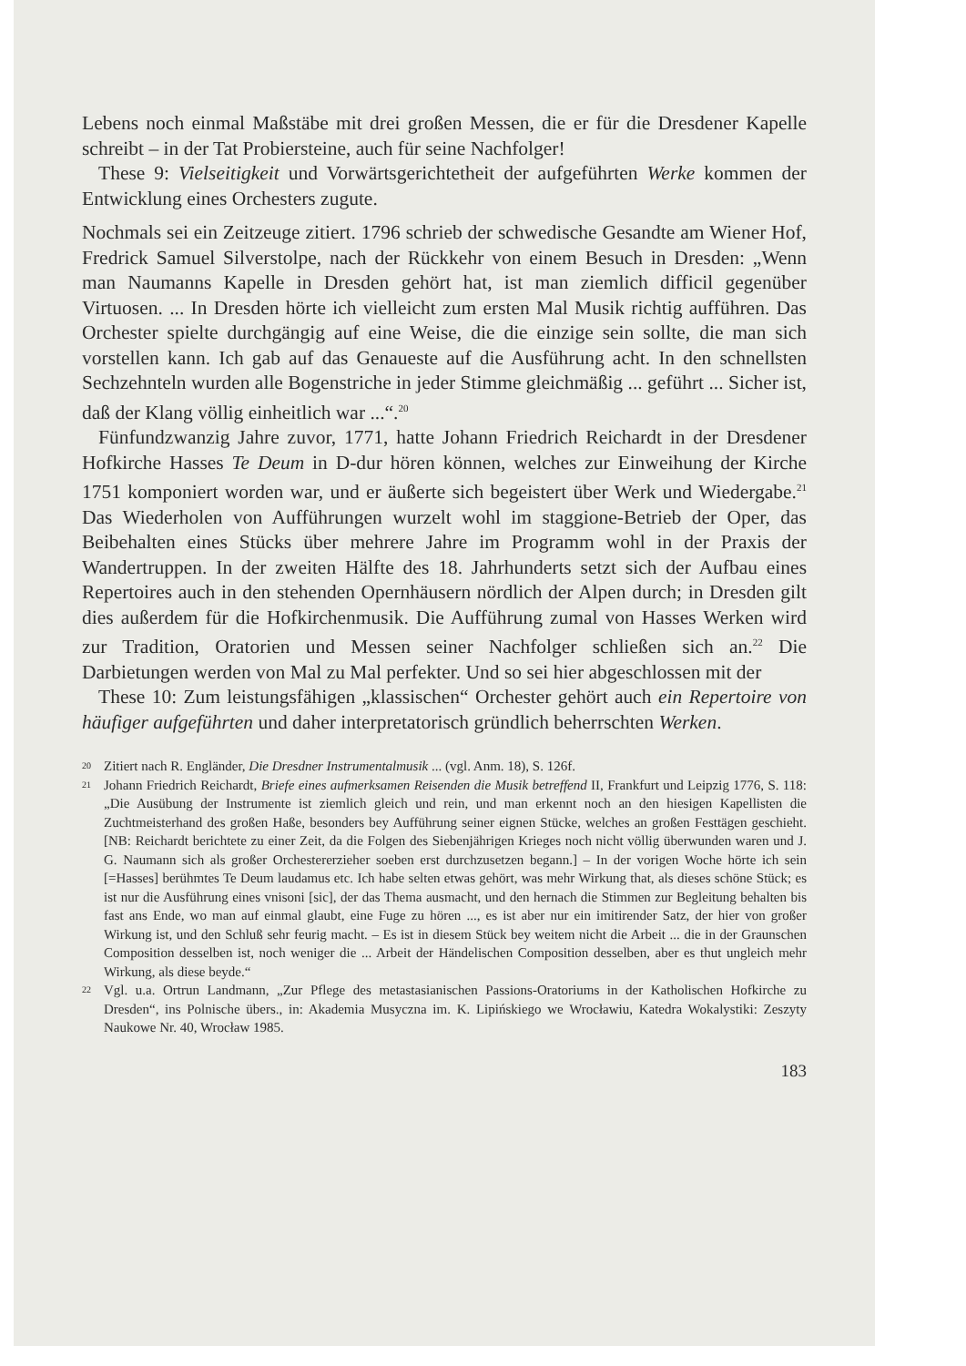Lebens noch einmal Maßstäbe mit drei großen Messen, die er für die Dresdener Kapelle schreibt – in der Tat Probiersteine, auch für seine Nachfolger!
These 9: Vielseitigkeit und Vorwärtsgerichtetheit der aufgeführten Werke kommen der Entwicklung eines Orchesters zugute.
Nochmals sei ein Zeitzeuge zitiert. 1796 schrieb der schwedische Gesandte am Wiener Hof, Fredrick Samuel Silverstolpe, nach der Rückkehr von einem Besuch in Dresden: „Wenn man Naumanns Kapelle in Dresden gehört hat, ist man ziemlich difficil gegenüber Virtuosen. ... In Dresden hörte ich vielleicht zum ersten Mal Musik richtig aufführen. Das Orchester spielte durchgängig auf eine Weise, die die einzige sein sollte, die man sich vorstellen kann. Ich gab auf das Genaueste auf die Ausführung acht. In den schnellsten Sechzehnteln wurden alle Bogenstriche in jeder Stimme gleichmäßig ... geführt ... Sicher ist, daß der Klang völlig einheitlich war ...“.<sup>20</sup>
Fünfundzwanzig Jahre zuvor, 1771, hatte Johann Friedrich Reichardt in der Dresdener Hofkirche Hasses Te Deum in D-dur hören können, welches zur Einweihung der Kirche 1751 komponiert worden war, und er äußerte sich begeistert über Werk und Wiedergabe.<sup>21</sup> Das Wiederholen von Aufführungen wurzelt wohl im staggione-Betrieb der Oper, das Beibehalten eines Stücks über mehrere Jahre im Programm wohl in der Praxis der Wandertruppen. In der zweiten Hälfte des 18. Jahrhunderts setzt sich der Aufbau eines Repertoires auch in den stehenden Opernhäusern nördlich der Alpen durch; in Dresden gilt dies außerdem für die Hofkirchenmusik. Die Aufführung zumal von Hasses Werken wird zur Tradition, Oratorien und Messen seiner Nachfolger schließen sich an.<sup>22</sup> Die Darbietungen werden von Mal zu Mal perfekter. Und so sei hier abgeschlossen mit der
These 10: Zum leistungsfähigen „klassischen“ Orchester gehört auch ein Repertoire von häufiger aufgeführten und daher interpretatorisch gründlich beherrschten Werken.
20 Zitiert nach R. Engländer, Die Dresdner Instrumentalmusik ... (vgl. Anm. 18), S. 126f.
21 Johann Friedrich Reichardt, Briefe eines aufmerksamen Reisenden die Musik betreffend II, Frankfurt und Leipzig 1776, S. 118: „Die Ausübung der Instrumente ist ziemlich gleich und rein, und man erkennt noch an den hiesigen Kapellisten die Zuchtmeisterhand des großen Haße, besonders bey Aufführung seiner eignen Stücke, welches an großen Festtägen geschieht. [NB: Reichardt berichtete zu einer Zeit, da die Folgen des Siebenjährigen Krieges noch nicht völlig überwunden waren und J. G. Naumann sich als großer Orchestererzieher soeben erst durchzusetzen begann.] – In der vorigen Woche hörte ich sein [=Hasses] berühmtes Te Deum laudamus etc. Ich habe selten etwas gehört, was mehr Wirkung that, als dieses schöne Stück; es ist nur die Ausführung eines vnisoni [sic], der das Thema ausmacht, und den hernach die Stimmen zur Begleitung behalten bis fast ans Ende, wo man auf einmal glaubt, eine Fuge zu hören ..., es ist aber nur ein imitirender Satz, der hier von großer Wirkung ist, und den Schluß sehr feurig macht. – Es ist in diesem Stück bey weitem nicht die Arbeit ... die in der Graunschen Composition desselben ist, noch weniger die ... Arbeit der Händelischen Composition desselben, aber es thut ungleich mehr Wirkung, als diese beyde.“
22 Vgl. u.a. Ortrun Landmann, „Zur Pflege des metastasianischen Passions-Oratoriums in der Katholischen Hofkirche zu Dresden“, ins Polnische übers., in: Akademia Musyczna im. K. Lipińskiego we Wrocławiu, Katedra Wokalystiki: Zeszyty Naukowe Nr. 40, Wrocław 1985.
183